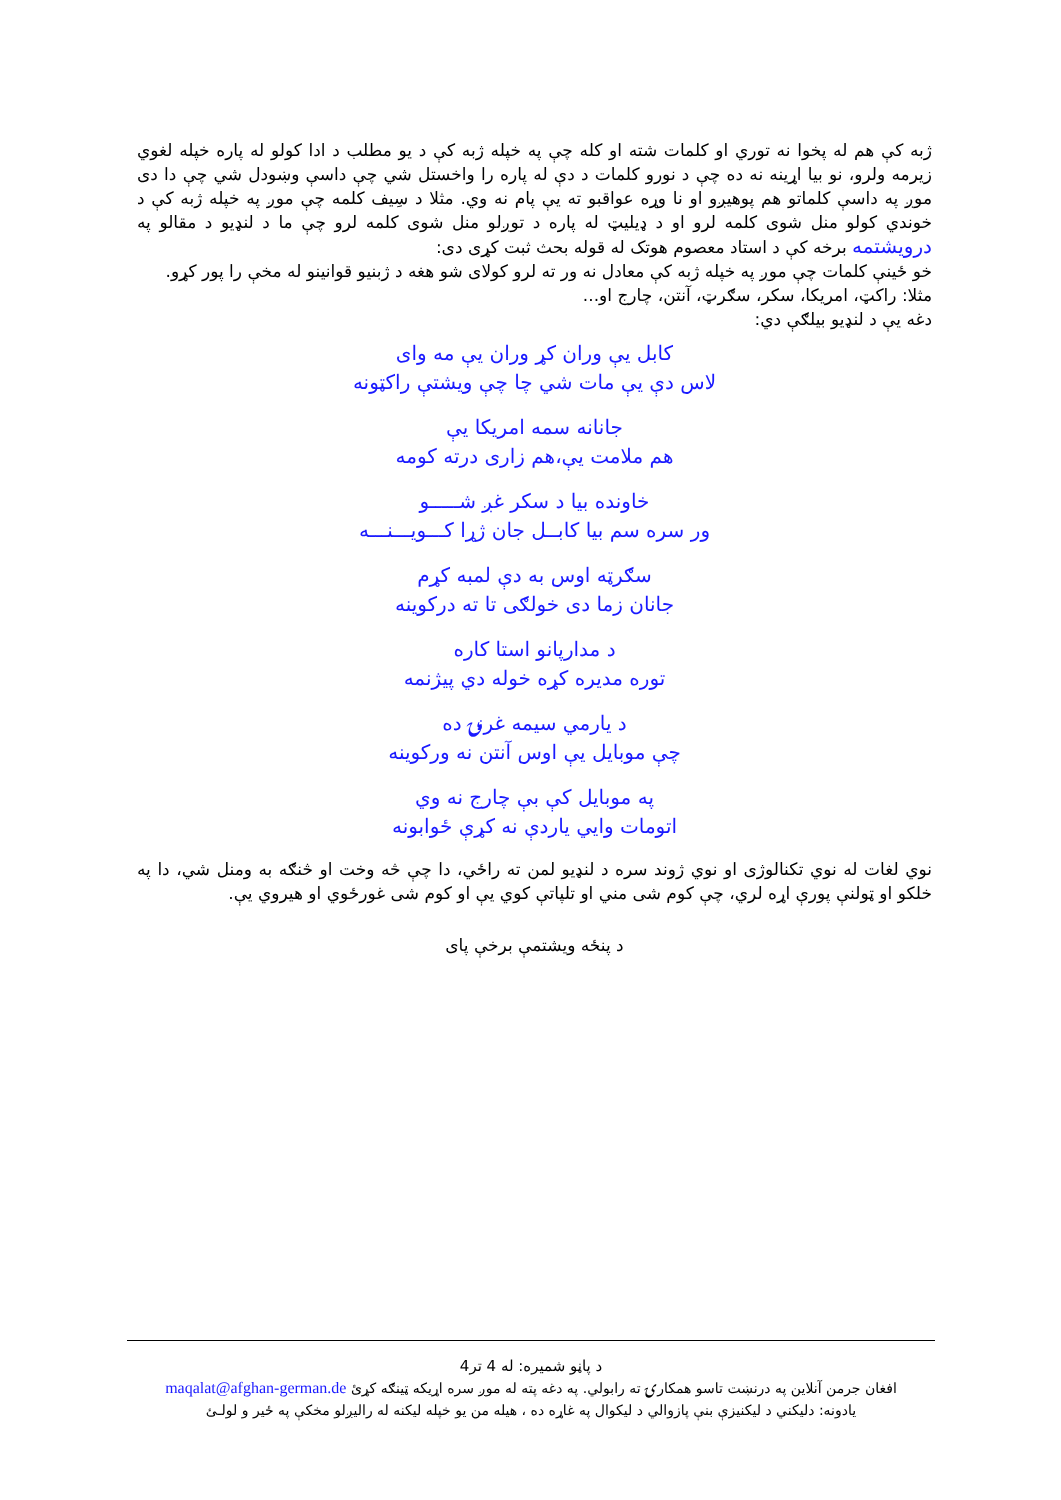ژبه کې هم له پخوا نه توري او کلمات شته او کله چې په خپله ژبه کې د يو مطلب د ادا کولو له پاره خپله لغوي زيرمه ولرو، نو بيا اړينه نه ده چې د نورو کلمات د دې له پاره را واخستل شي چې داسې وښودل شي چې دا دی موږ په داسې کلماتو هم پوهيږو او نا وړه عواقبو ته يې پام نه وي. مثلا د سِيف کلمه چې موږ په خپله ژبه کې د خوندي کولو منل شوی کلمه لرو او د ډيليټ له پاره د توږلو منل شوی کلمه لرو چې ما د لنډيو د مقالو په درويشتمه برخه کې د استاد معصوم هوتک له قوله بحث ثبت کړی دی:
خو ځينې کلمات چې موږ په خپله ژبه کې معادل نه ور ته لرو کولای شو هغه د ژبنيو قوانينو له مخې را پور کړو.
مثلا: راکټ، امريکا، سکر، سګرټ، آنتن، چارج او...
دغه يې د لنډيو بيلګې دي:
کابل يې وران کړ وران يې مه وای
لاس دې يې مات شي چا چې ويشتې راکټونه
جانانه سمه امريکا يې
هم ملامت يې،هم زاری درته کومه
خاونده بيا د سکر غږ شـــــو
ور سره سم بيا کابــل جان ژړا کـــويـــنـــه
سګرټه اوس به دې لمبه کړم
جانان زما دی خولګی تا ته درکوينه
د مدارپانو استا کاره
توره مديره کړه خوله دي پيژنمه
د يارمي سيمه غرنۍ ده
چې موبايل يې اوس آنتن نه ورکوينه
په موبايل کې بې چارج نه وي
اتومات وايي ياردې نه کړې ځوابونه
نوي لغات له نوي تکنالوژی او نوي ژوند سره د لنډيو لمن ته راځي، دا چې څه وخت او څنګه به ومنل شي، دا په خلکو او ټولنې پورې اړه لري، چې کوم شی مني او تلپاتې کوي يې او کوم شی غورځوي او هيروي يې.
د پنځه ويشتمې برخې پای
د پاڼو شميره: له 4 تر4
افغان جرمن آنلاين په درنښت تاسو همکارۍ ته رابولي. په دغه پته له موږ سره اړيکه ټينګه کړئ maqalat@afghan-german.de
يادونه: دليکني د ليکنيزې بنې پازوالي د ليکوال په غاړه ده ، هيله من يو خپله ليکنه له راليږلو مخکې په ځير و لولـئ